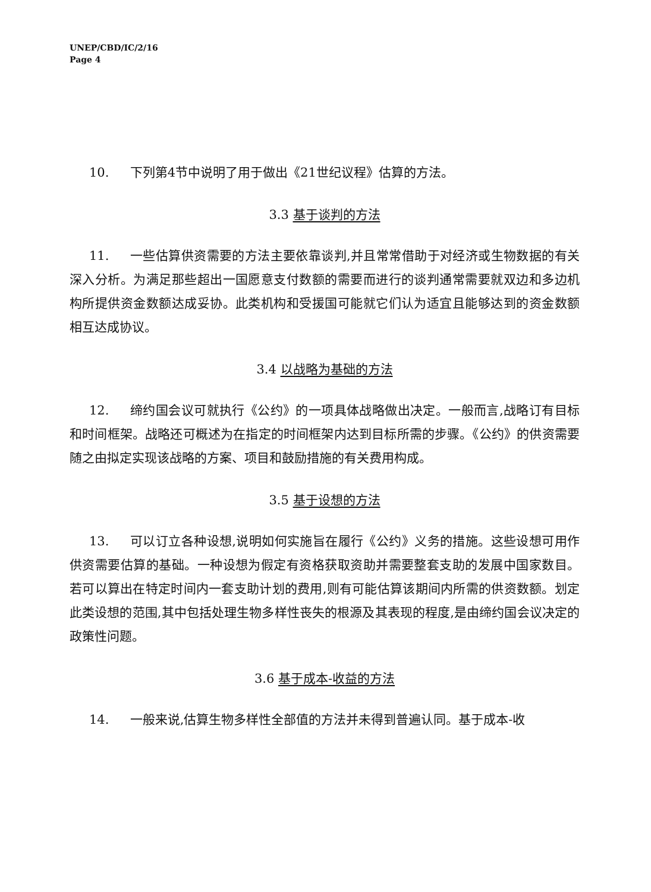UNEP/CBD/IC/2/16
Page 4
10. 下列第4节中说明了用于做出《21世纪议程》估算的方法。
3.3 基于谈判的方法
11. 一些估算供资需要的方法主要依靠谈判,并且常常借助于对经济或生物数据的有关深入分析。为满足那些超出一国愿意支付数额的需要而进行的谈判通常需要就双边和多边机构所提供资金数额达成妥协。此类机构和受援国可能就它们认为适宜且能够达到的资金数额相互达成协议。
3.4 以战略为基础的方法
12. 缔约国会议可就执行《公约》的一项具体战略做出决定。一般而言,战略订有目标和时间框架。战略还可概述为在指定的时间框架内达到目标所需的步骤。《公约》的供资需要随之由拟定实现该战略的方案、项目和鼓励措施的有关费用构成。
3.5 基于设想的方法
13. 可以订立各种设想,说明如何实施旨在履行《公约》义务的措施。这些设想可用作供资需要估算的基础。一种设想为假定有资格获取资助并需要整套支助的发展中国家数目。若可以算出在特定时间内一套支助计划的费用,则有可能估算该期间内所需的供资数额。划定此类设想的范围,其中包括处理生物多样性丧失的根源及其表现的程度,是由缔约国会议决定的政策性问题。
3.6 基于成本-收益的方法
14. 一般来说,估算生物多样性全部值的方法并未得到普遍认同。基于成本-收